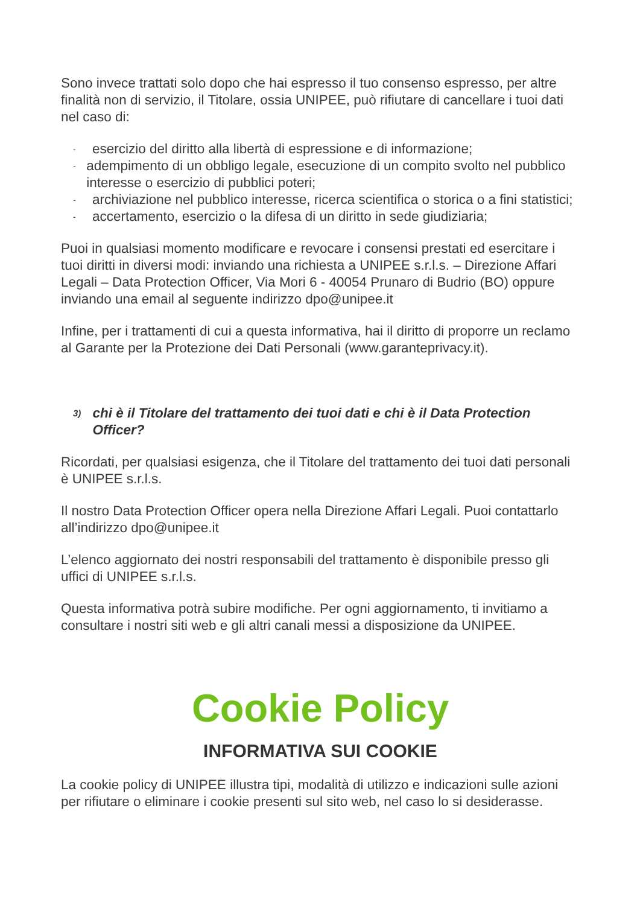Sono invece trattati solo dopo che hai espresso il tuo consenso espresso, per altre finalità non di servizio, il Titolare, ossia UNIPEE, può rifiutare di cancellare i tuoi dati nel caso di:
- esercizio del diritto alla libertà di espressione e di informazione;
- adempimento di un obbligo legale, esecuzione di un compito svolto nel pubblico interesse o esercizio di pubblici poteri;
- archiviazione nel pubblico interesse, ricerca scientifica o storica o a fini statistici;
- accertamento, esercizio o la difesa di un diritto in sede giudiziaria;
Puoi in qualsiasi momento modificare e revocare i consensi prestati ed esercitare i tuoi diritti in diversi modi: inviando una richiesta a UNIPEE s.r.l.s. – Direzione Affari Legali – Data Protection Officer, Via Mori 6 - 40054 Prunaro di Budrio (BO) oppure inviando una email al seguente indirizzo dpo@unipee.it
Infine, per i trattamenti di cui a questa informativa, hai il diritto di proporre un reclamo al Garante per la Protezione dei Dati Personali (www.garanteprivacy.it).
3) chi è il Titolare del trattamento dei tuoi dati e chi è il Data Protection Officer?
Ricordati, per qualsiasi esigenza, che il Titolare del trattamento dei tuoi dati personali è UNIPEE s.r.l.s.
Il nostro Data Protection Officer opera nella Direzione Affari Legali. Puoi contattarlo all’indirizzo dpo@unipee.it
L’elenco aggiornato dei nostri responsabili del trattamento è disponibile presso gli uffici di UNIPEE s.r.l.s.
Questa informativa potrà subire modifiche. Per ogni aggiornamento, ti invitiamo a consultare i nostri siti web e gli altri canali messi a disposizione da UNIPEE.
Cookie Policy
INFORMATIVA SUI COOKIE
La cookie policy di UNIPEE illustra tipi, modalità di utilizzo e indicazioni sulle azioni per rifiutare o eliminare i cookie presenti sul sito web, nel caso lo si desiderasse.